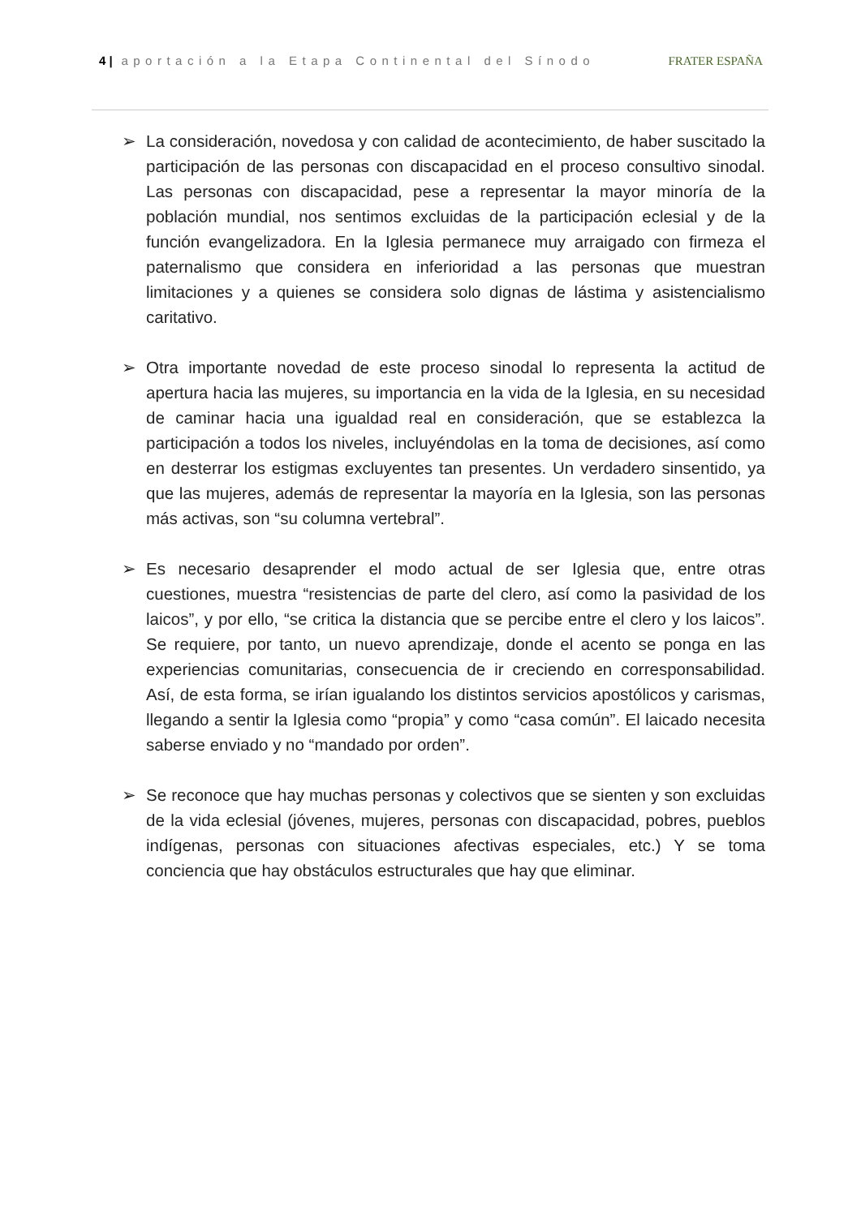4 | aportación a la Etapa Continental del Sínodo FRATER ESPAÑA
➢ La consideración, novedosa y con calidad de acontecimiento, de haber suscitado la participación de las personas con discapacidad en el proceso consultivo sinodal. Las personas con discapacidad, pese a representar la mayor minoría de la población mundial, nos sentimos excluidas de la participación eclesial y de la función evangelizadora. En la Iglesia permanece muy arraigado con firmeza el paternalismo que considera en inferioridad a las personas que muestran limitaciones y a quienes se considera solo dignas de lástima y asistencialismo caritativo.
➢ Otra importante novedad de este proceso sinodal lo representa la actitud de apertura hacia las mujeres, su importancia en la vida de la Iglesia, en su necesidad de caminar hacia una igualdad real en consideración, que se establezca la participación a todos los niveles, incluyéndolas en la toma de decisiones, así como en desterrar los estigmas excluyentes tan presentes. Un verdadero sinsentido, ya que las mujeres, además de representar la mayoría en la Iglesia, son las personas más activas, son “su columna vertebral”.
➢ Es necesario desaprender el modo actual de ser Iglesia que, entre otras cuestiones, muestra “resistencias de parte del clero, así como la pasividad de los laicos”, y por ello, “se critica la distancia que se percibe entre el clero y los laicos”. Se requiere, por tanto, un nuevo aprendizaje, donde el acento se ponga en las experiencias comunitarias, consecuencia de ir creciendo en corresponsabilidad. Así, de esta forma, se irían igualando los distintos servicios apostólicos y carismas, llegando a sentir la Iglesia como “propia” y como “casa común”. El laicado necesita saberse enviado y no “mandado por orden”.
➢ Se reconoce que hay muchas personas y colectivos que se sienten y son excluidas de la vida eclesial (jóvenes, mujeres, personas con discapacidad, pobres, pueblos indígenas, personas con situaciones afectivas especiales, etc.) Y se toma conciencia que hay obstáculos estructurales que hay que eliminar.